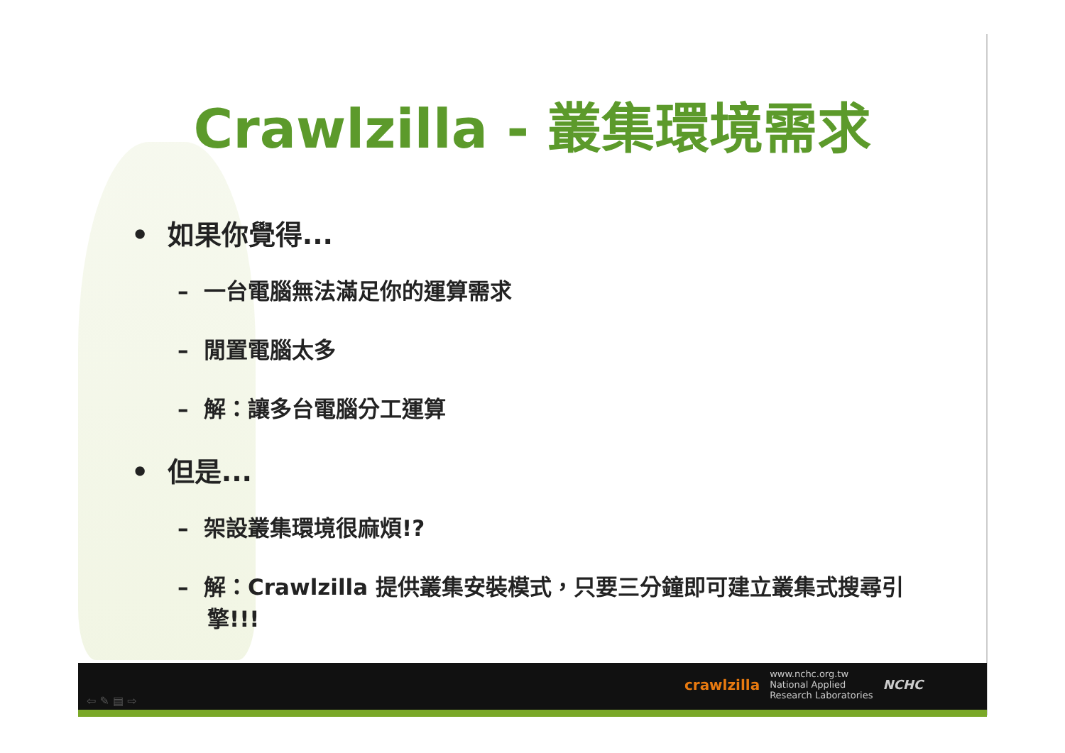Crawlzilla - 叢集環境需求
• 如果你覺得...
– 一台電腦無法滿足你的運算需求
– 閒置電腦太多
– 解：讓多台電腦分工運算
• 但是...
– 架設叢集環境很麻煩!?
– 解：Crawlzilla 提供叢集安裝模式，只要三分鐘即可建立叢集式搜尋引擎!!!
⇦ ✎ ▤ ⇨
crawlzilla www.nchc.org.tw
National Applied
Research Laboratories NCHC